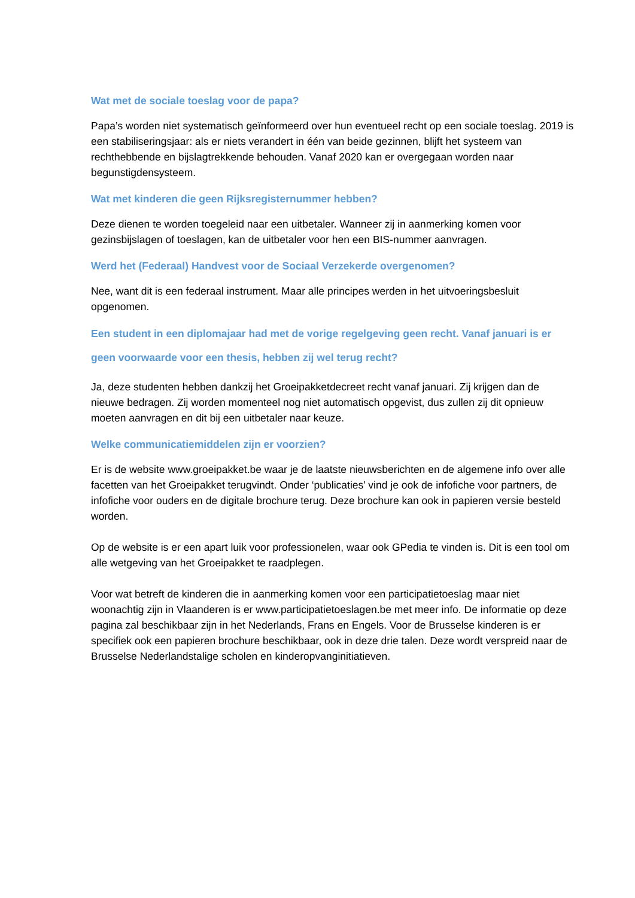Wat met de sociale toeslag voor de papa?
Papa’s worden niet systematisch geïnformeerd over hun eventueel recht op een sociale toeslag. 2019 is een stabiliseringsjaar: als er niets verandert in één van beide gezinnen, blijft het systeem van rechthebbende en bijslagtrekkende behouden. Vanaf 2020 kan er overgegaan worden naar begunstigdensysteem.
Wat met kinderen die geen Rijksregisternummer hebben?
Deze dienen te worden toegeleid naar een uitbetaler. Wanneer zij in aanmerking komen voor gezinsbijslagen of toeslagen, kan de uitbetaler voor hen een BIS-nummer aanvragen.
Werd het (Federaal) Handvest voor de Sociaal Verzekerde overgenomen?
Nee, want dit is een federaal instrument. Maar alle principes werden in het uitvoeringsbesluit opgenomen.
Een student in een diplomajaar had met de vorige regelgeving geen recht. Vanaf januari is er geen voorwaarde voor een thesis, hebben zij wel terug recht?
Ja, deze studenten hebben dankzij het Groeipakketdecreet recht vanaf januari. Zij krijgen dan de nieuwe bedragen. Zij worden momenteel nog niet automatisch opgevist, dus zullen zij dit opnieuw moeten aanvragen en dit bij een uitbetaler naar keuze.
Welke communicatiemiddelen zijn er voorzien?
Er is de website www.groeipakket.be waar je de laatste nieuwsberichten en de algemene info over alle facetten van het Groeipakket terugvindt. Onder ‘publicaties’ vind je ook de infofiche voor partners, de infofiche voor ouders en de digitale brochure terug. Deze brochure kan ook in papieren versie besteld worden.
Op de website is er een apart luik voor professionelen, waar ook GPedia te vinden is. Dit is een tool om alle wetgeving van het Groeipakket te raadplegen.
Voor wat betreft de kinderen die in aanmerking komen voor een participatietoeslag maar niet woonachtig zijn in Vlaanderen is er www.participatietoeslagen.be met meer info. De informatie op deze pagina zal beschikbaar zijn in het Nederlands, Frans en Engels. Voor de Brusselse kinderen is er specifiek ook een papieren brochure beschikbaar, ook in deze drie talen. Deze wordt verspreid naar de Brusselse Nederlandstalige scholen en kinderopvanginitiatieven.